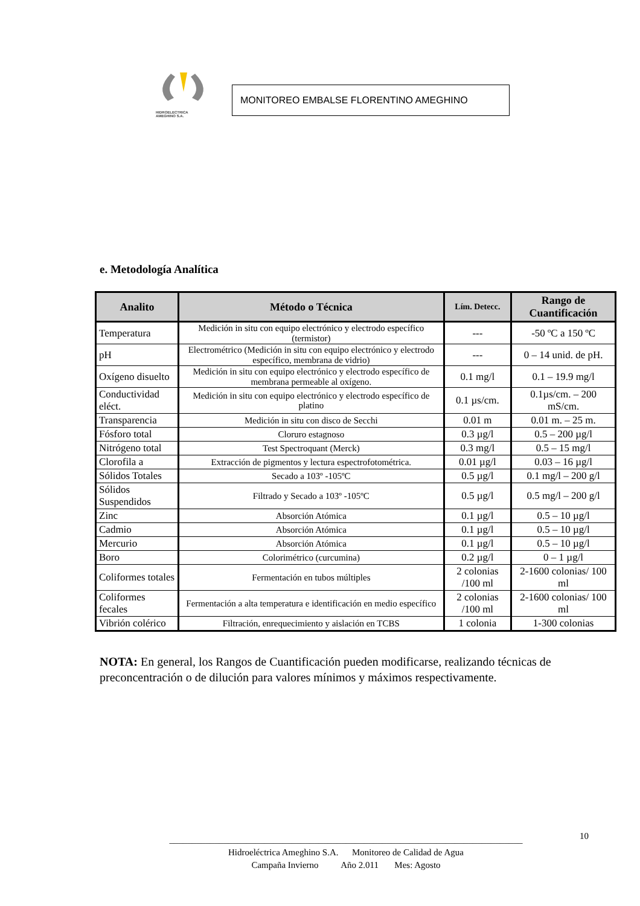HIDROELECTRICA
AMEGHINO S.A.
MONITOREO EMBALSE FLORENTINO AMEGHINO
e. Metodología Analítica
| Analito | Método o Técnica | Lím. Detecc. | Rango de Cuantificación |
| --- | --- | --- | --- |
| Temperatura | Medición in situ con equipo electrónico y electrodo específico (termistor) | --- | -50 ºC a 150 ºC |
| pH | Electrométrico (Medición in situ con equipo electrónico y electrodo específico, membrana de vidrio) | --- | 0 – 14 unid. de pH. |
| Oxígeno disuelto | Medición in situ con equipo electrónico y electrodo específico de membrana permeable al oxígeno. | 0.1 mg/l | 0.1 – 19.9 mg/l |
| Conductividad eléct. | Medición in situ con equipo electrónico y electrodo específico de platino | 0.1 µs/cm. | 0.1µs/cm. – 200 mS/cm. |
| Transparencia | Medición in situ con disco de Secchi | 0.01 m | 0.01 m. – 25 m. |
| Fósforo total | Cloruro estagnoso | 0.3 µg/l | 0.5 – 200 µg/l |
| Nitrógeno total | Test Spectroquant (Merck) | 0.3 mg/l | 0.5 – 15 mg/l |
| Clorofila a | Extracción de pigmentos y lectura espectrofotométrica. | 0.01 µg/l | 0.03 – 16 µg/l |
| Sólidos Totales | Secado a 103º -105ºC | 0.5 µg/l | 0.1 mg/l – 200 g/l |
| Sólidos Suspendidos | Filtrado y Secado a 103º -105ºC | 0.5 µg/l | 0.5 mg/l – 200 g/l |
| Zinc | Absorción Atómica | 0.1 µg/l | 0.5 – 10 µg/l |
| Cadmio | Absorción Atómica | 0.1 µg/l | 0.5 – 10 µg/l |
| Mercurio | Absorción Atómica | 0.1 µg/l | 0.5 – 10 µg/l |
| Boro | Colorimétrico (curcumina) | 0.2 µg/l | 0 – 1 µg/l |
| Coliformes totales | Fermentación en tubos múltiples | 2 colonias /100 ml | 2-1600 colonias/ 100 ml |
| Coliformes fecales | Fermentación a alta temperatura e identificación en medio específico | 2 colonias /100 ml | 2-1600 colonias/ 100 ml |
| Vibrión colérico | Filtración, enrequecimiento y aislación en TCBS | 1 colonia | 1-300 colonias |
NOTA: En general, los Rangos de Cuantificación pueden modificarse, realizando técnicas de preconcentración o de dilución para valores mínimos y máximos respectivamente.
______________________________________________________________________________
Hidroeléctrica Ameghino S.A. Monitoreo de Calidad de Agua
Campaña Invierno Año 2.011 Mes: Agosto
10